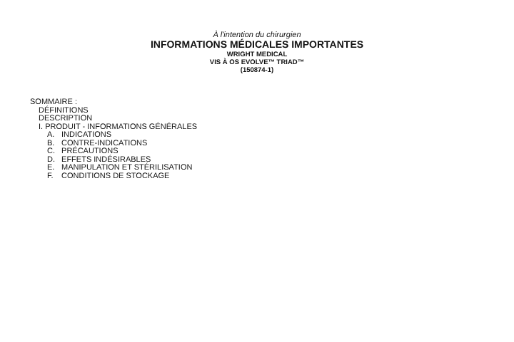À l'intention du chirurgien
INFORMATIONS MÉDICALES IMPORTANTES
WRIGHT MEDICAL
VIS À OS EVOLVE™ TRIAD™
(150874-1)
SOMMAIRE :
DÉFINITIONS
DESCRIPTION
I. PRODUIT - INFORMATIONS GÉNÉRALES
A. INDICATIONS
B. CONTRE-INDICATIONS
C. PRÉCAUTIONS
D. EFFETS INDÉSIRABLES
E. MANIPULATION ET STÉRILISATION
F. CONDITIONS DE STOCKAGE